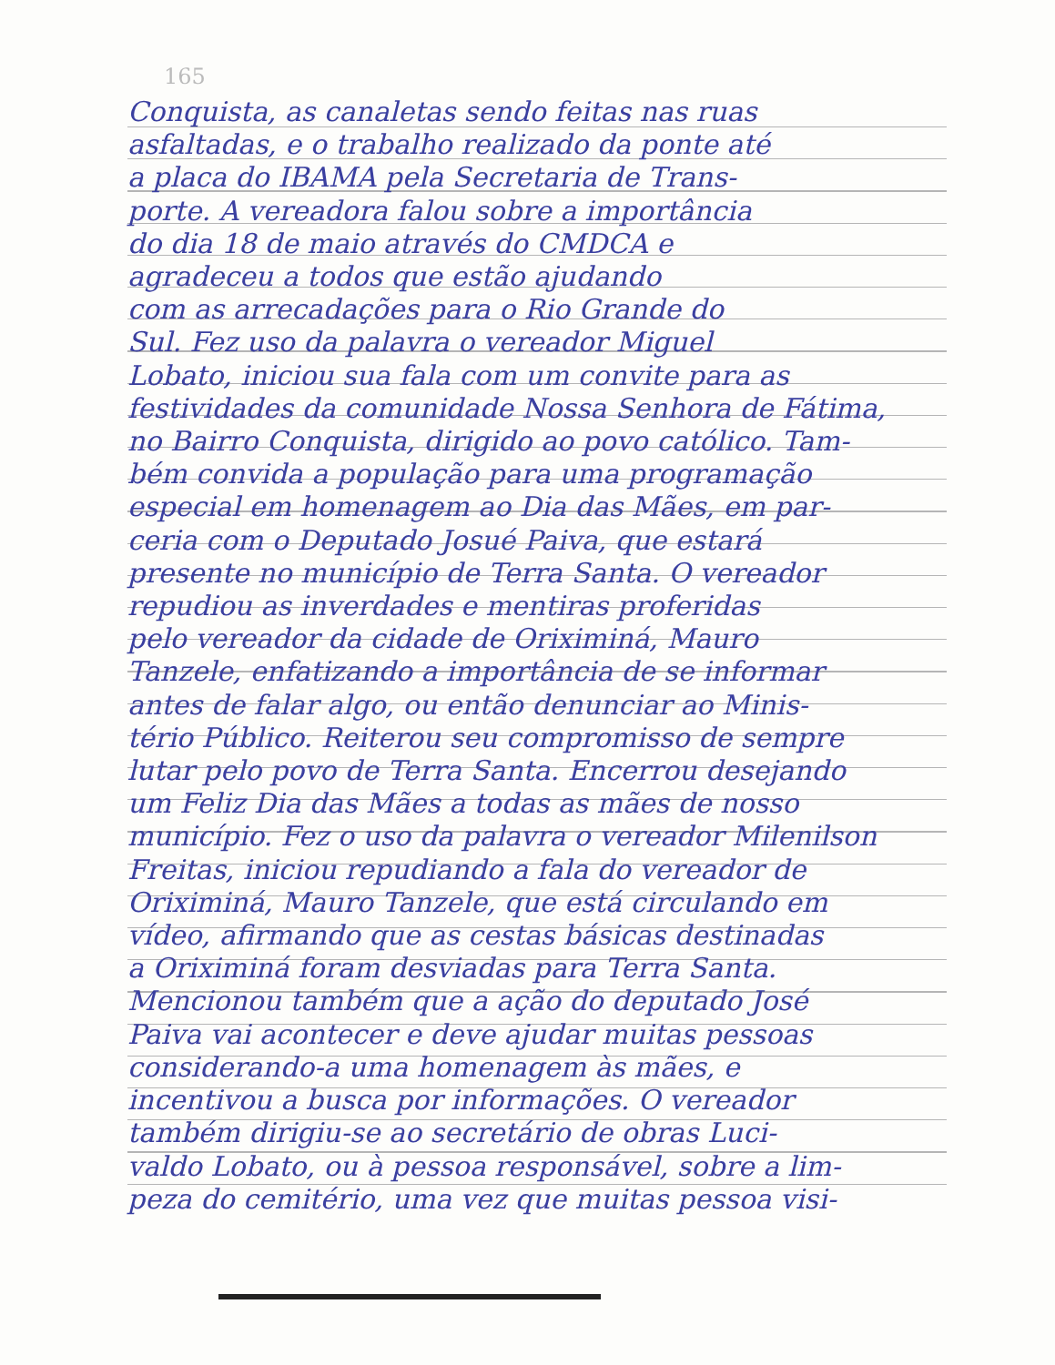165
Conquista, as canaletas sendo feitas nas ruas
asfaltadas, e o trabalho realizado da ponte até
a placa do IBAMA pela Secretaria de Trans-
porte. A vereadora falou sobre a importância
do dia 18 de maio através do CMDCA e
agradeceu a todos que estão ajudando
com as arrecadações para o Rio Grande do
Sul. Fez uso da palavra o vereador Miguel
Lobato, iniciou sua fala com um convite para as
festividades da comunidade Nossa Senhora de Fátima,
no Bairro Conquista, dirigido ao povo católico. Tam-
bém convida a população para uma programação
especial em homenagem ao Dia das Mães, em par-
ceria com o Deputado Josué Paiva, que estará
presente no município de Terra Santa. O vereador
repudiou as inverdades e mentiras proferidas
pelo vereador da cidade de Oriximiná, Mauro
Tanzele, enfatizando a importância de se informar
antes de falar algo, ou então denunciar ao Minis-
tério Público. Reiterou seu compromisso de sempre
lutar pelo povo de Terra Santa. Encerrou desejando
um Feliz Dia das Mães a todas as mães de nosso
município. Fez o uso da palavra o vereador Milenilson
Freitas, iniciou repudiando a fala do vereador de
Oriximiná, Mauro Tanzele, que está circulando em
vídeo, afirmando que as cestas básicas destinadas
a Oriximiná foram desviadas para Terra Santa.
Mencionou também que a ação do deputado José
Paiva vai acontecer e deve ajudar muitas pessoas
considerando-a uma homenagem às mães, e
incentivou a busca por informações. O vereador
também dirigiu-se ao secretário de obras Luci-
valdo Lobato, ou à pessoa responsável, sobre a lim-
peza do cemitério, uma vez que muitas pessoa visi-